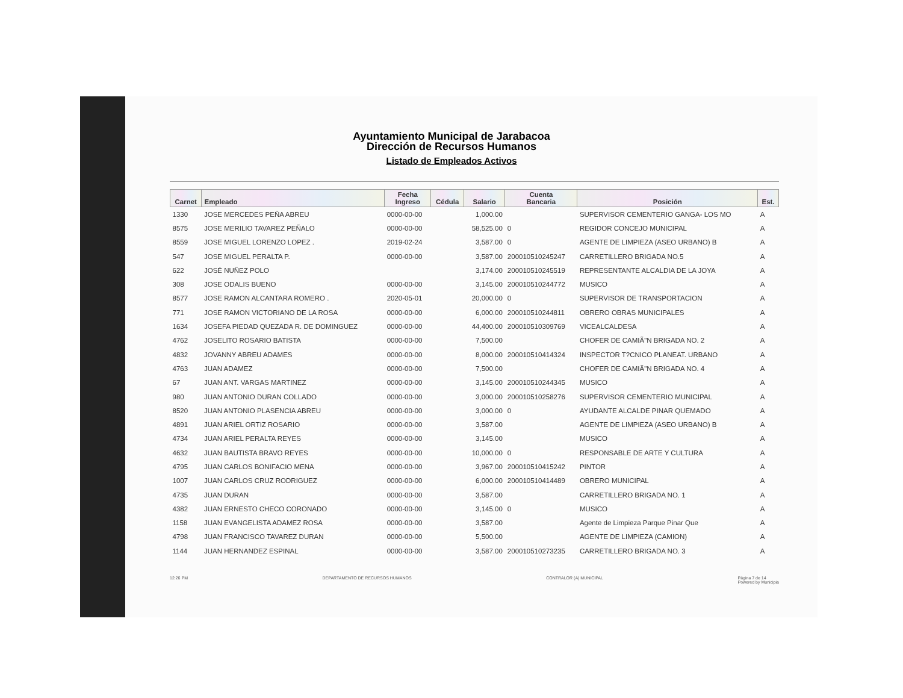Ayuntamiento Municipal de Jarabacoa
Dirección de Recursos Humanos
Listado de Empleados Activos
| Carnet | Empleado | Fecha Ingreso | Cédula | Salario | Cuenta Bancaria | Posición | Est. |
| --- | --- | --- | --- | --- | --- | --- | --- |
| 1330 | JOSE MERCEDES PEÑA ABREU | 0000-00-00 | | 1,000.00 | | SUPERVISOR CEMENTERIO GANGA- LOS MO | A |
| 8575 | JOSE MERILIO TAVAREZ PEÑALO | 0000-00-00 | | 58,525.00 | 0 | REGIDOR CONCEJO MUNICIPAL | A |
| 8559 | JOSE MIGUEL LORENZO LOPEZ . | 2019-02-24 | | 3,587.00 | 0 | AGENTE DE LIMPIEZA (ASEO URBANO) B | A |
| 547 | JOSE MIGUEL PERALTA P. | 0000-00-00 | | 3,587.00 | 200010510245247 | CARRETILLERO BRIGADA NO.5 | A |
| 622 | JOSÉ NUÑEZ POLO | | | 3,174.00 | 200010510245519 | REPRESENTANTE ALCALDIA DE LA JOYA | A |
| 308 | JOSE ODALIS BUENO | 0000-00-00 | | 3,145.00 | 200010510244772 | MUSICO | A |
| 8577 | JOSE RAMON ALCANTARA ROMERO . | 2020-05-01 | | 20,000.00 | 0 | SUPERVISOR DE TRANSPORTACION | A |
| 771 | JOSE RAMON VICTORIANO DE LA ROSA | 0000-00-00 | | 6,000.00 | 200010510244811 | OBRERO OBRAS MUNICIPALES | A |
| 1634 | JOSEFA PIEDAD QUEZADA R. DE DOMINGUEZ | 0000-00-00 | | 44,400.00 | 200010510309769 | VICEALCALDESA | A |
| 4762 | JOSELITO ROSARIO BATISTA | 0000-00-00 | | 7,500.00 | | CHOFER DE CAMIÃ"N BRIGADA NO. 2 | A |
| 4832 | JOVANNY ABREU ADAMES | 0000-00-00 | | 8,000.00 | 200010510414324 | INSPECTOR T?CNICO PLANEAT. URBANO | A |
| 4763 | JUAN ADAMEZ | 0000-00-00 | | 7,500.00 | | CHOFER DE CAMIÃ"N BRIGADA NO. 4 | A |
| 67 | JUAN ANT. VARGAS MARTINEZ | 0000-00-00 | | 3,145.00 | 200010510244345 | MUSICO | A |
| 980 | JUAN ANTONIO DURAN COLLADO | 0000-00-00 | | 3,000.00 | 200010510258276 | SUPERVISOR CEMENTERIO MUNICIPAL | A |
| 8520 | JUAN ANTONIO PLASENCIA ABREU | 0000-00-00 | | 3,000.00 | 0 | AYUDANTE ALCALDE PINAR QUEMADO | A |
| 4891 | JUAN ARIEL ORTIZ ROSARIO | 0000-00-00 | | 3,587.00 | | AGENTE DE LIMPIEZA (ASEO URBANO) B | A |
| 4734 | JUAN ARIEL PERALTA REYES | 0000-00-00 | | 3,145.00 | | MUSICO | A |
| 4632 | JUAN BAUTISTA BRAVO REYES | 0000-00-00 | | 10,000.00 | 0 | RESPONSABLE DE ARTE Y CULTURA | A |
| 4795 | JUAN CARLOS BONIFACIO MENA | 0000-00-00 | | 3,967.00 | 200010510415242 | PINTOR | A |
| 1007 | JUAN CARLOS CRUZ RODRIGUEZ | 0000-00-00 | | 6,000.00 | 200010510414489 | OBRERO MUNICIPAL | A |
| 4735 | JUAN DURAN | 0000-00-00 | | 3,587.00 | | CARRETILLERO BRIGADA NO. 1 | A |
| 4382 | JUAN ERNESTO CHECO CORONADO | 0000-00-00 | | 3,145.00 | 0 | MUSICO | A |
| 1158 | JUAN EVANGELISTA ADAMEZ ROSA | 0000-00-00 | | 3,587.00 | | Agente de Limpieza Parque Pinar Que | A |
| 4798 | JUAN FRANCISCO TAVAREZ DURAN | 0000-00-00 | | 5,500.00 | | AGENTE DE LIMPIEZA (CAMION) | A |
| 1144 | JUAN HERNANDEZ ESPINAL | 0000-00-00 | | 3,587.00 | 200010510273235 | CARRETILLERO BRIGADA NO. 3 | A |
12:26 PM DEPARTAMENTO DE RECURSOS HUMANOS CONTRALOR (A) MUNICIPAL Página 7 de 14
Powered by Municipia